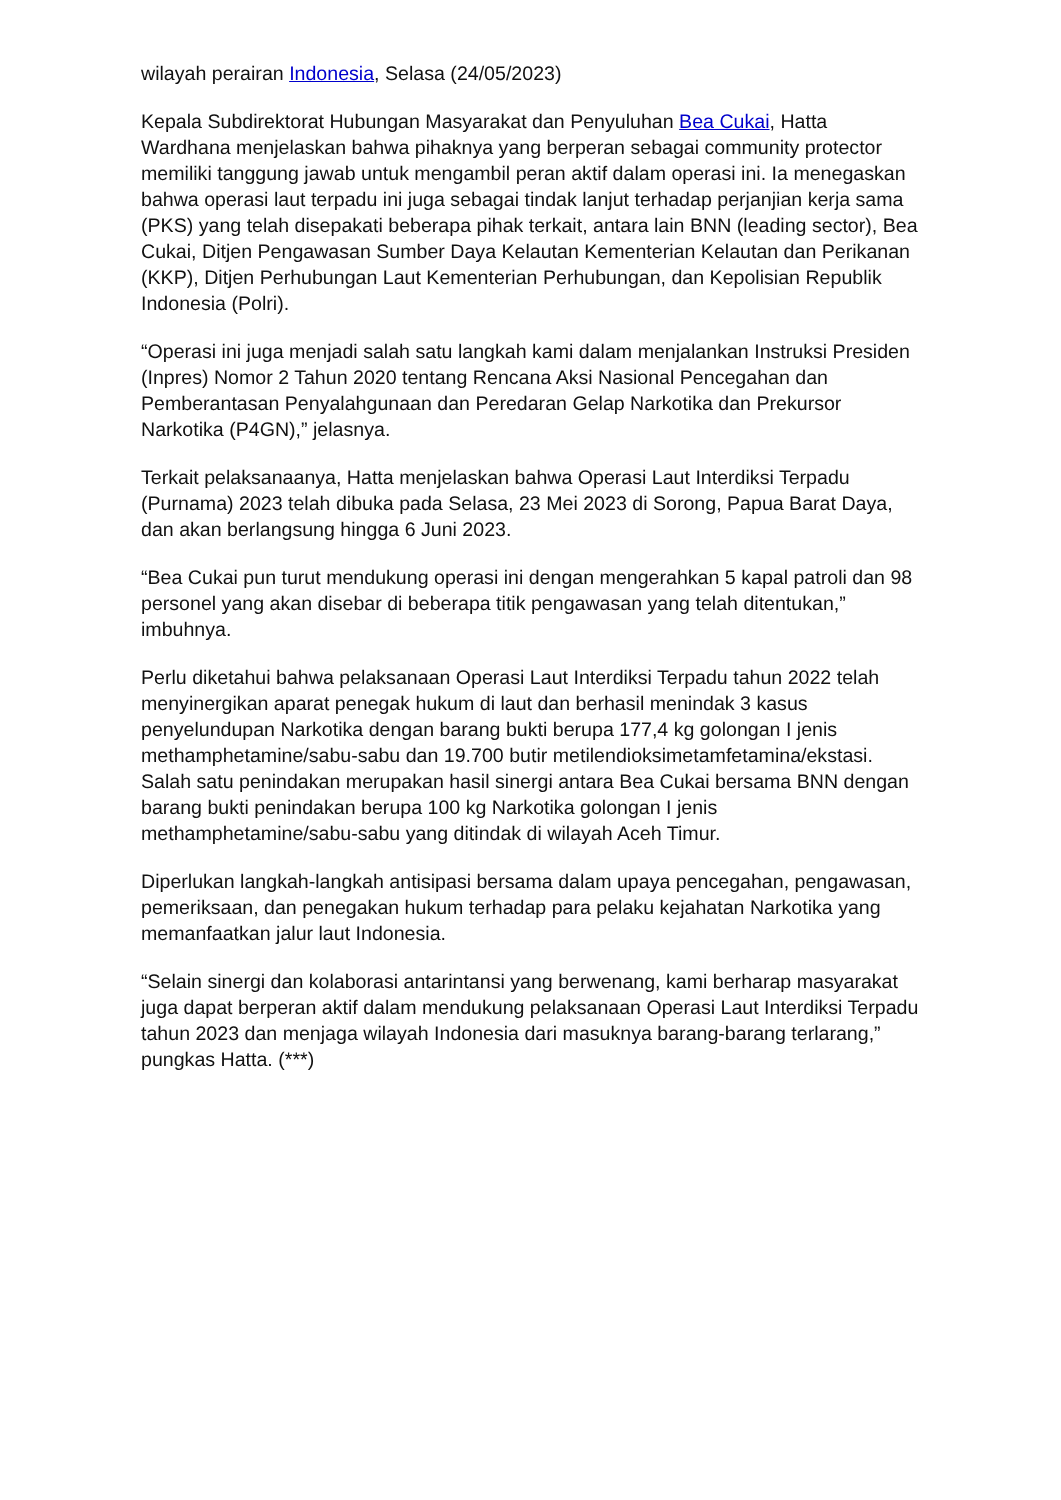wilayah perairan Indonesia, Selasa (24/05/2023)
Kepala Subdirektorat Hubungan Masyarakat dan Penyuluhan Bea Cukai, Hatta Wardhana menjelaskan bahwa pihaknya yang berperan sebagai community protector memiliki tanggung jawab untuk mengambil peran aktif dalam operasi ini. Ia menegaskan bahwa operasi laut terpadu ini juga sebagai tindak lanjut terhadap perjanjian kerja sama (PKS) yang telah disepakati beberapa pihak terkait, antara lain BNN (leading sector), Bea Cukai, Ditjen Pengawasan Sumber Daya Kelautan Kementerian Kelautan dan Perikanan (KKP), Ditjen Perhubungan Laut Kementerian Perhubungan, dan Kepolisian Republik Indonesia (Polri).
“Operasi ini juga menjadi salah satu langkah kami dalam menjalankan Instruksi Presiden (Inpres) Nomor 2 Tahun 2020 tentang Rencana Aksi Nasional Pencegahan dan Pemberantasan Penyalahgunaan dan Peredaran Gelap Narkotika dan Prekursor Narkotika (P4GN),” jelasnya.
Terkait pelaksanaanya, Hatta menjelaskan bahwa Operasi Laut Interdiksi Terpadu (Purnama) 2023 telah dibuka pada Selasa, 23 Mei 2023 di Sorong, Papua Barat Daya, dan akan berlangsung hingga 6 Juni 2023.
“Bea Cukai pun turut mendukung operasi ini dengan mengerahkan 5 kapal patroli dan 98 personel yang akan disebar di beberapa titik pengawasan yang telah ditentukan,” imbuhnya.
Perlu diketahui bahwa pelaksanaan Operasi Laut Interdiksi Terpadu tahun 2022 telah menyinergikan aparat penegak hukum di laut dan berhasil menindak 3 kasus penyelundupan Narkotika dengan barang bukti berupa 177,4 kg golongan I jenis methamphetamine/sabu-sabu dan 19.700 butir metilendioksimetamfetamina/ekstasi. Salah satu penindakan merupakan hasil sinergi antara Bea Cukai bersama BNN dengan barang bukti penindakan berupa 100 kg Narkotika golongan I jenis methamphetamine/sabu-sabu yang ditindak di wilayah Aceh Timur.
Diperlukan langkah-langkah antisipasi bersama dalam upaya pencegahan, pengawasan, pemeriksaan, dan penegakan hukum terhadap para pelaku kejahatan Narkotika yang memanfaatkan jalur laut Indonesia.
“Selain sinergi dan kolaborasi antarintansi yang berwenang, kami berharap masyarakat juga dapat berperan aktif dalam mendukung pelaksanaan Operasi Laut Interdiksi Terpadu tahun 2023 dan menjaga wilayah Indonesia dari masuknya barang-barang terlarang,” pungkas Hatta. (***)